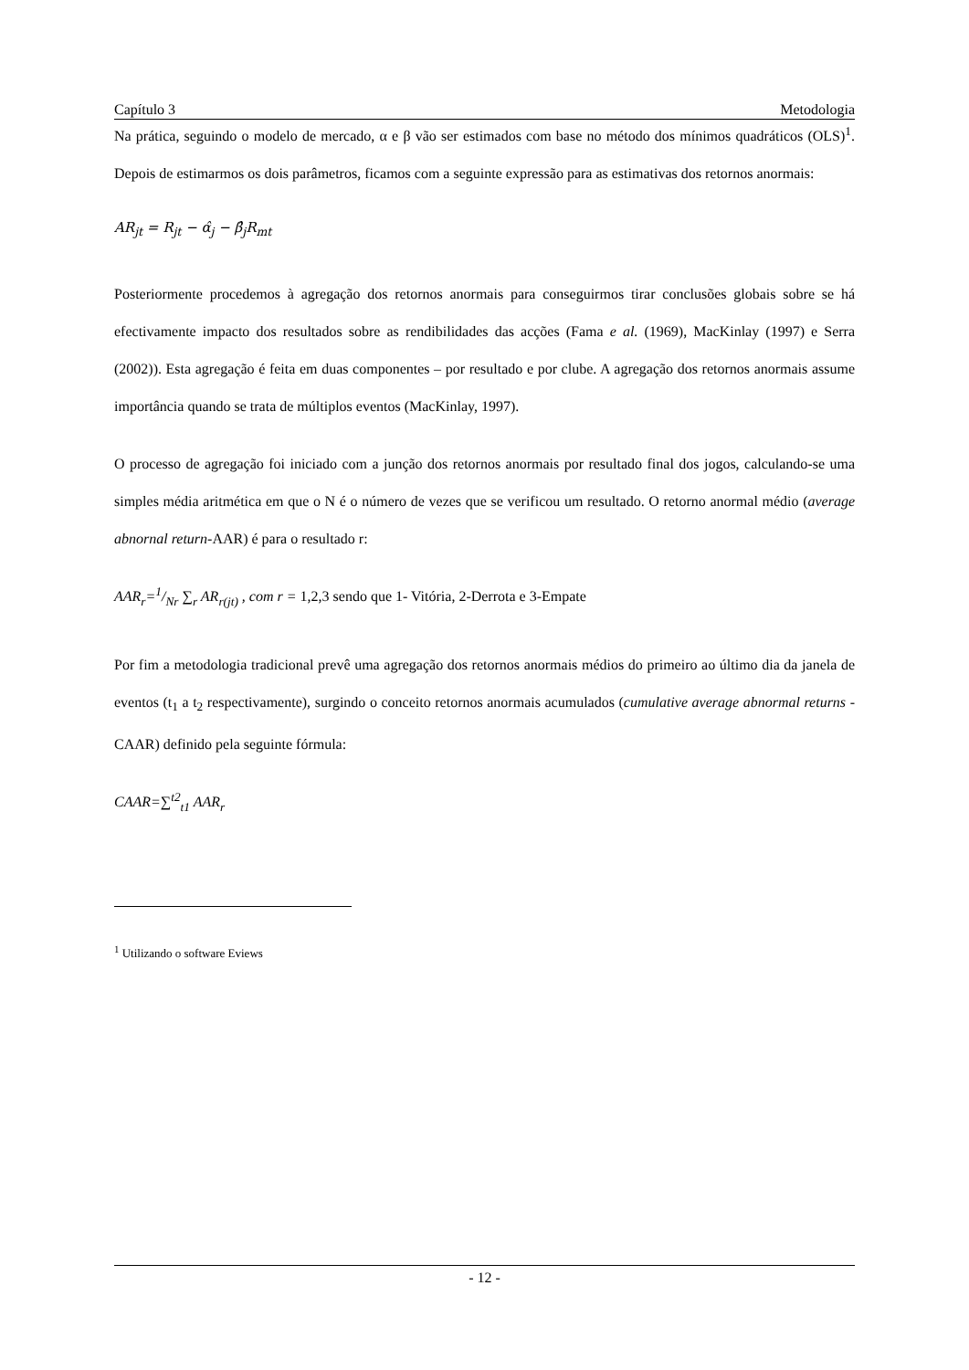Capítulo 3 Metodologia
Na prática, seguindo o modelo de mercado, α e β vão ser estimados com base no método dos mínimos quadráticos (OLS)<sup>1</sup>. Depois de estimarmos os dois parâmetros, ficamos com a seguinte expressão para as estimativas dos retornos anormais:
AR<sub>jt</sub> = R<sub>jt</sub> − α̂<sub>j</sub> − β̂<sub>j</sub>R<sub>mt</sub>
Posteriormente procedemos à agregação dos retornos anormais para conseguirmos tirar conclusões globais sobre se há efectivamente impacto dos resultados sobre as rendibilidades das acções (Fama e al. (1969), MacKinlay (1997) e Serra (2002)). Esta agregação é feita em duas componentes – por resultado e por clube. A agregação dos retornos anormais assume importância quando se trata de múltiplos eventos (MacKinlay, 1997).
O processo de agregação foi iniciado com a junção dos retornos anormais por resultado final dos jogos, calculando-se uma simples média aritmética em que o N é o número de vezes que se verificou um resultado. O retorno anormal médio (average abnornal return-AAR) é para o resultado r:
AAR<sub>r</sub>=1/Nr ∑<sub>r</sub> AR<sub>r(jt)</sub> , com r = 1,2,3 sendo que 1- Vitória, 2-Derrota e 3-Empate
Por fim a metodologia tradicional prevê uma agregação dos retornos anormais médios do primeiro ao último dia da janela de eventos (t<sub>1</sub> a t<sub>2</sub> respectivamente), surgindo o conceito retornos anormais acumulados (cumulative average abnormal returns - CAAR) definido pela seguinte fórmula:
CAAR=∑<sup>t2</sup><sub>t1</sub> AAR<sub>r</sub>
<sup>1</sup> Utilizando o software Eviews
- 12 -